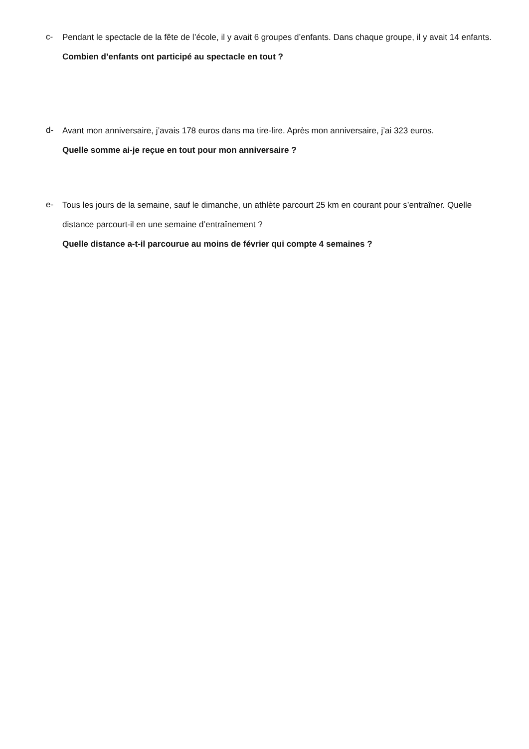c-
Pendant le spectacle de la fête de l’école, il y avait 6 groupes d’enfants. Dans chaque groupe, il y avait 14 enfants.
Combien d’enfants ont participé au spectacle en tout ?
d-
Avant mon anniversaire, j’avais 178 euros dans ma tire-lire. Après mon anniversaire, j’ai 323 euros.
Quelle somme ai-je reçue en tout pour mon anniversaire ?
e-
Tous les jours de la semaine, sauf le dimanche, un athlète parcourt 25 km en courant pour s’entraîner. Quelle distance parcourt-il en une semaine d’entraînement ?
Quelle distance a-t-il parcourue au moins de février qui compte 4 semaines ?